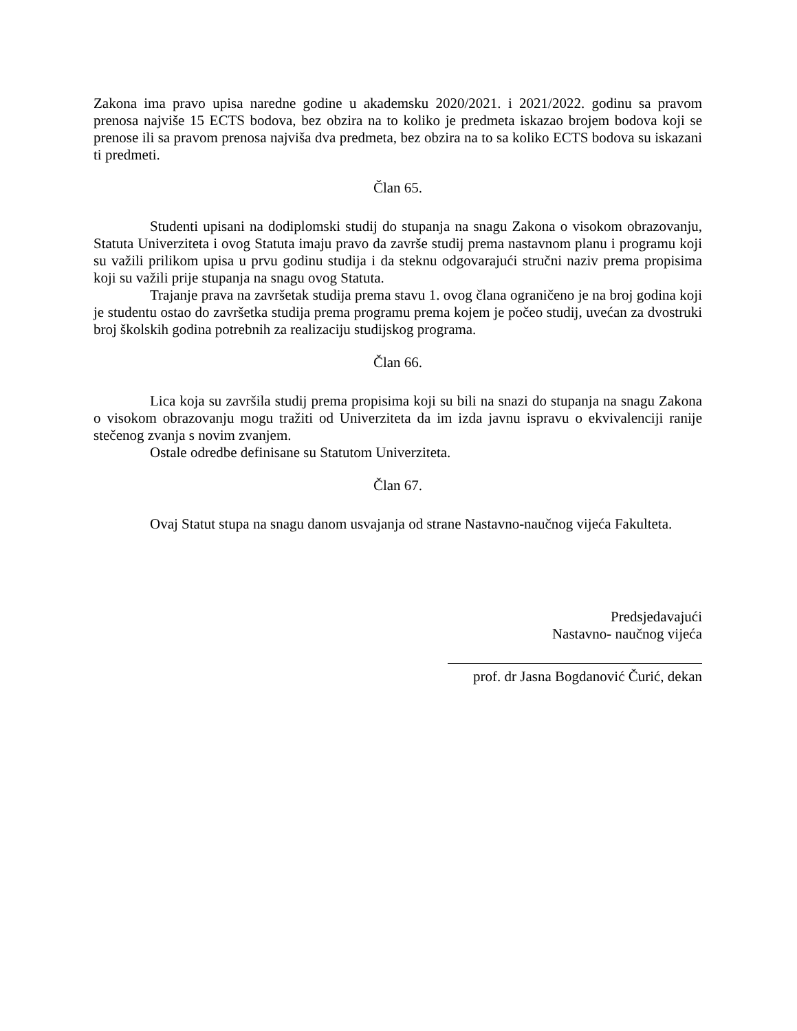Zakona ima pravo upisa naredne godine u akademsku 2020/2021. i 2021/2022. godinu sa pravom prenosa najviše 15 ECTS bodova, bez obzira na to koliko je predmeta iskazao brojem bodova koji se prenose ili sa pravom prenosa najviša dva predmeta, bez obzira na to sa koliko ECTS bodova su iskazani ti predmeti.
Član 65.
Studenti upisani na dodiplomski studij do stupanja na snagu Zakona o visokom obrazovanju, Statuta Univerziteta i ovog Statuta imaju pravo da završe studij prema nastavnom planu i programu koji su važili prilikom upisa u prvu godinu studija i da steknu odgovarajući stručni naziv prema propisima koji su važili prije stupanja na snagu ovog Statuta.
Trajanje prava na završetak studija prema stavu 1. ovog člana ograničeno je na broj godina koji je studentu ostao do završetka studija prema programu prema kojem je počeo studij, uvećan za dvostruki broj školskih godina potrebnih za realizaciju studijskog programa.
Član 66.
Lica koja su završila studij prema propisima koji su bili na snazi do stupanja na snagu Zakona o visokom obrazovanju mogu tražiti od Univerziteta da im izda javnu ispravu o ekvivalenciji ranije stečenog zvanja s novim zvanjem.
Ostale odredbe definisane su Statutom Univerziteta.
Član 67.
Ovaj Statut stupa na snagu danom usvajanja od strane Nastavno-naučnog vijeća Fakulteta.
Predsjedavajući
Nastavno- naučnog vijeća
prof. dr Jasna Bogdanović Čurić, dekan